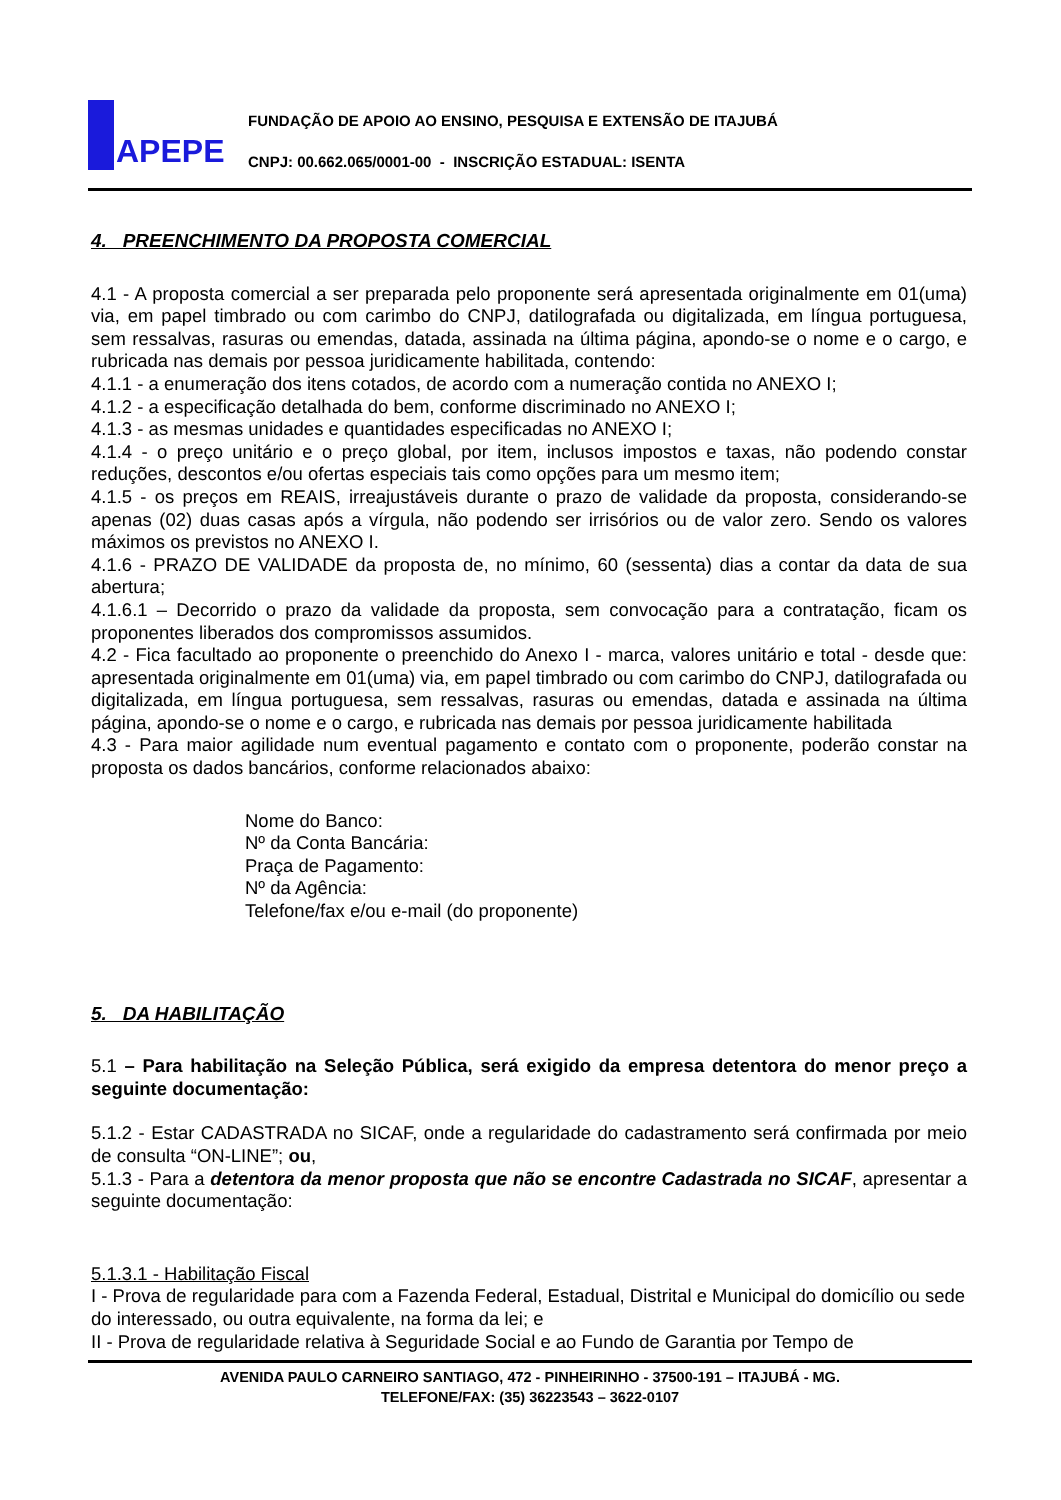APEPE
FUNDAÇÃO DE APOIO AO ENSINO, PESQUISA E EXTENSÃO DE ITAJUBÁ
CNPJ: 00.662.065/0001-00 - INSCRIÇÃO ESTADUAL: ISENTA
4. PREENCHIMENTO DA PROPOSTA COMERCIAL
4.1 - A proposta comercial a ser preparada pelo proponente será apresentada originalmente em 01(uma) via, em papel timbrado ou com carimbo do CNPJ, datilografada ou digitalizada, em língua portuguesa, sem ressalvas, rasuras ou emendas, datada, assinada na última página, apondo-se o nome e o cargo, e rubricada nas demais por pessoa juridicamente habilitada, contendo:
4.1.1 - a enumeração dos itens cotados, de acordo com a numeração contida no ANEXO I;
4.1.2 - a especificação detalhada do bem, conforme discriminado no ANEXO I;
4.1.3 - as mesmas unidades e quantidades especificadas no ANEXO I;
4.1.4 - o preço unitário e o preço global, por item, inclusos impostos e taxas, não podendo constar reduções, descontos e/ou ofertas especiais tais como opções para um mesmo item;
4.1.5 - os preços em REAIS, irreajustáveis durante o prazo de validade da proposta, considerando-se apenas (02) duas casas após a vírgula, não podendo ser irrisórios ou de valor zero. Sendo os valores máximos os previstos no ANEXO I.
4.1.6 - PRAZO DE VALIDADE da proposta de, no mínimo, 60 (sessenta) dias a contar da data de sua abertura;
4.1.6.1 – Decorrido o prazo da validade da proposta, sem convocação para a contratação, ficam os proponentes liberados dos compromissos assumidos.
4.2 - Fica facultado ao proponente o preenchido do Anexo I - marca, valores unitário e total - desde que: apresentada originalmente em 01(uma) via, em papel timbrado ou com carimbo do CNPJ, datilografada ou digitalizada, em língua portuguesa, sem ressalvas, rasuras ou emendas, datada e assinada na última página, apondo-se o nome e o cargo, e rubricada nas demais por pessoa juridicamente habilitada
4.3 - Para maior agilidade num eventual pagamento e contato com o proponente, poderão constar na proposta os dados bancários, conforme relacionados abaixo:
Nome do Banco:
Nº da Conta Bancária:
Praça de Pagamento:
Nº da Agência:
Telefone/fax e/ou e-mail (do proponente)
5. DA HABILITAÇÃO
5.1 – Para habilitação na Seleção Pública, será exigido da empresa detentora do menor preço a seguinte documentação:
5.1.2 - Estar CADASTRADA no SICAF, onde a regularidade do cadastramento será confirmada por meio de consulta “ON-LINE”; ou,
5.1.3 - Para a detentora da menor proposta que não se encontre Cadastrada no SICAF, apresentar a seguinte documentação:
5.1.3.1 - Habilitação Fiscal
I - Prova de regularidade para com a Fazenda Federal, Estadual, Distrital e Municipal do domicílio ou sede do interessado, ou outra equivalente, na forma da lei; e
II - Prova de regularidade relativa à Seguridade Social e ao Fundo de Garantia por Tempo de
AVENIDA PAULO CARNEIRO SANTIAGO, 472 - PINHEIRINHO - 37500-191 – ITAJUBÁ - MG.
TELEFONE/FAX: (35) 36223543 – 3622-0107